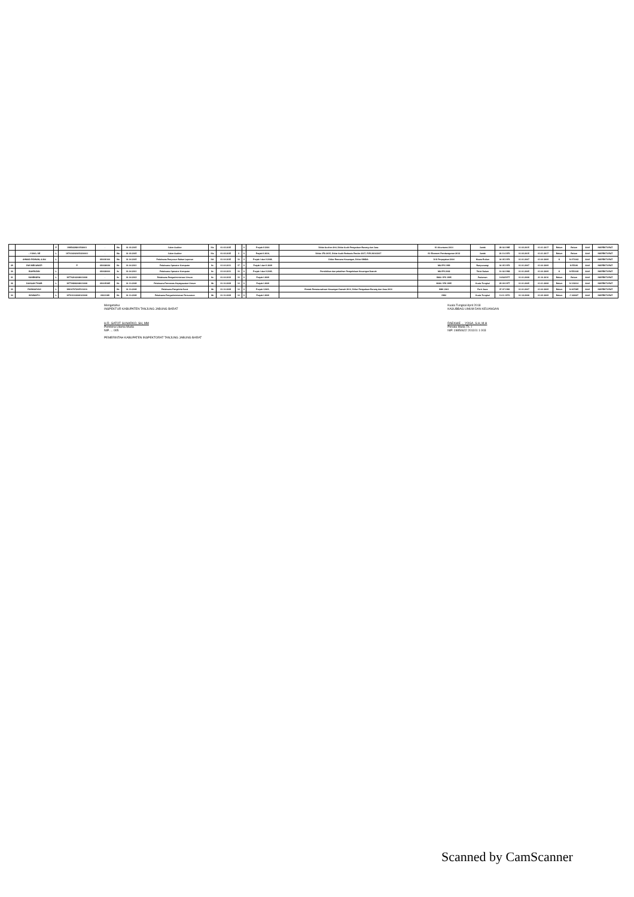| | | P | 19850228201502001 | - | IIIa | 01-03-2015 | Calon Auditor | IIIa | 01-03-2015 | | 0 | Prajab II 2016 | Diklat Auditor Ahli, Diklat Audit Pengadaan Barang dan Jasa | S1 Akuntansi 2014 | Jambi | 28-02-1985 | 01-03-2015 | 01-01-2017 | Belum | Belum | Aktif | INSPEKTORAT |
| | ...YONO, SE | L | 1970102020150210001 | - | IIIa | 01-03-2015 | Calon Auditor | IIIa | 01-03-2015 | 3 | 0 | Prajab II 2016, | Diklat JFA 2015, Diklat Audit Berbasis Resiko 2017, PJB 2016/2017 | S1 Ekonomi Pembangunan 2012 | Jambi | 20-10-1970 | 01-03-2015 | 01-01-2017 | Belum | Belum | Aktif | INSPEKTORAT |
| | AHMAD RIDWAN, A.Md | L | | 430030100 | IIIa | 01-04-2015 | Pelaksana Penyusun Bahan Laporan | IIId | 01-04-2015 | 10 | 3 | Prajab I dan II 2008, | Diklat Rencana Keuangan, Diklat SIMDA | D III Perpajakan 2004 | Muara Bulian | 04-05-1976 | 01-01-2007 | 01-04-2009 | K | N 471042 | Aktif | INSPEKTORAT |
| 29 | DWI MEGAWATI | | P | 430026036 | IIb | 01-04-2011 | Pelaksana Operator Komputer | IIc | 01-04-2011 | 17 | 0 | Prajab I dan II 2009 | | MA IPS 1999 | Banyuwangi | 04-05-1976 | 01-01-2007 | 01-04-2009 | | N 55040 | Aktif | INSPEKTORAT |
| 30 | BAHRUDIN | L | | 430020000 | IIc | 01-04-2011 | Pelaksana Operator Komputer | IIc | 01-04-2011 | 10 | 0 | Prajab I dan II 2009, | Pendidikan dan pelatihan Pengelolaan Keuangan Daerah | MA IPS 2002 | Teluk Dalam | 10-02-1982 | 01-01-2005 | 01-04-2009 | K | N 550148 | Aktif | INSPEKTORAT |
| 31 | SUHENDRA | L | 197702162008011008 | - | IIc | 01-04-2013 | Pelaksana Pengadministrasi Umum | IIc | 01-04-2013 | 13 | 0 | Prajab I 2009 | | SMA / IPS 1995 | Padaman | 16/02/1977 | 01-01-2008 | 21-10-2010 | Belum | Belum | Aktif | INSPEKTORAT |
| 32 | DAHLAN THAIB | L | 197709282008011008 | 430015485 | IIb | 01-10-2009 | Pelaksana Pemroses Kepegawaian Umum | IIb | 01-10-2009 | 14 | 0 | Prajab I 2009 | | MAN / IPS 1995 | Kuala Tungkal | 29-09-1977 | 01-01-2005 | 01-01-2008 | Belum | N 132014 | Aktif | INSPEKTORAT |
| 33 | RUSMASYAH | L | 198107072007011010 | - | IIb | 01-10-2009 | Pelaksana Pengelola Surat | IIb | 01-10-2009 | 14 | 0 | Prajab I 2009, | Bimtek Penatausahaan Keuangan Daerah 2014, Diklat Pengadaan Barang dan Jasa 2014 | SMK 2001 | Parit Jawa | 07-07-1981 | 01-01-2007 | 01-04-2009 | Belum | N 467085 | Aktif | INSPEKTORAT |
| 34 | SISWANTO | L | 197011102008121008 | 43001189 | IIb | 01-10-2009 | Pelaksana Pengadministrasi Persuratan | IIb | 01-10-2009 | 14 | 0 | Prajab I 2009 | | SMU | Kuala Tungkal | 10-11-1970 | 01-12-2008 | 01-03-2009 | Belum | J 122427 | Aktif | INSPEKTORAT |
Mengetahui
INSPEKTUR KABUPATEN TANJUNG JABUNG BARAT
H.R. GATOT SUNARKO, SH, MM
Pembina Utama Muda
NIP. ... 005
PEMERINTAH KABUPATEN INSPEKTORAT TANJUNG JABUNG BARAT
Kuala Tungkal April 2018
KASUBBAG UMUM DAN KEUANGAN
RAEKHIE ... YOGA, S.H, M.H
Penata Muda Tk. I
NIP. 19850622 201101 1 003
Scanned by CamScanner